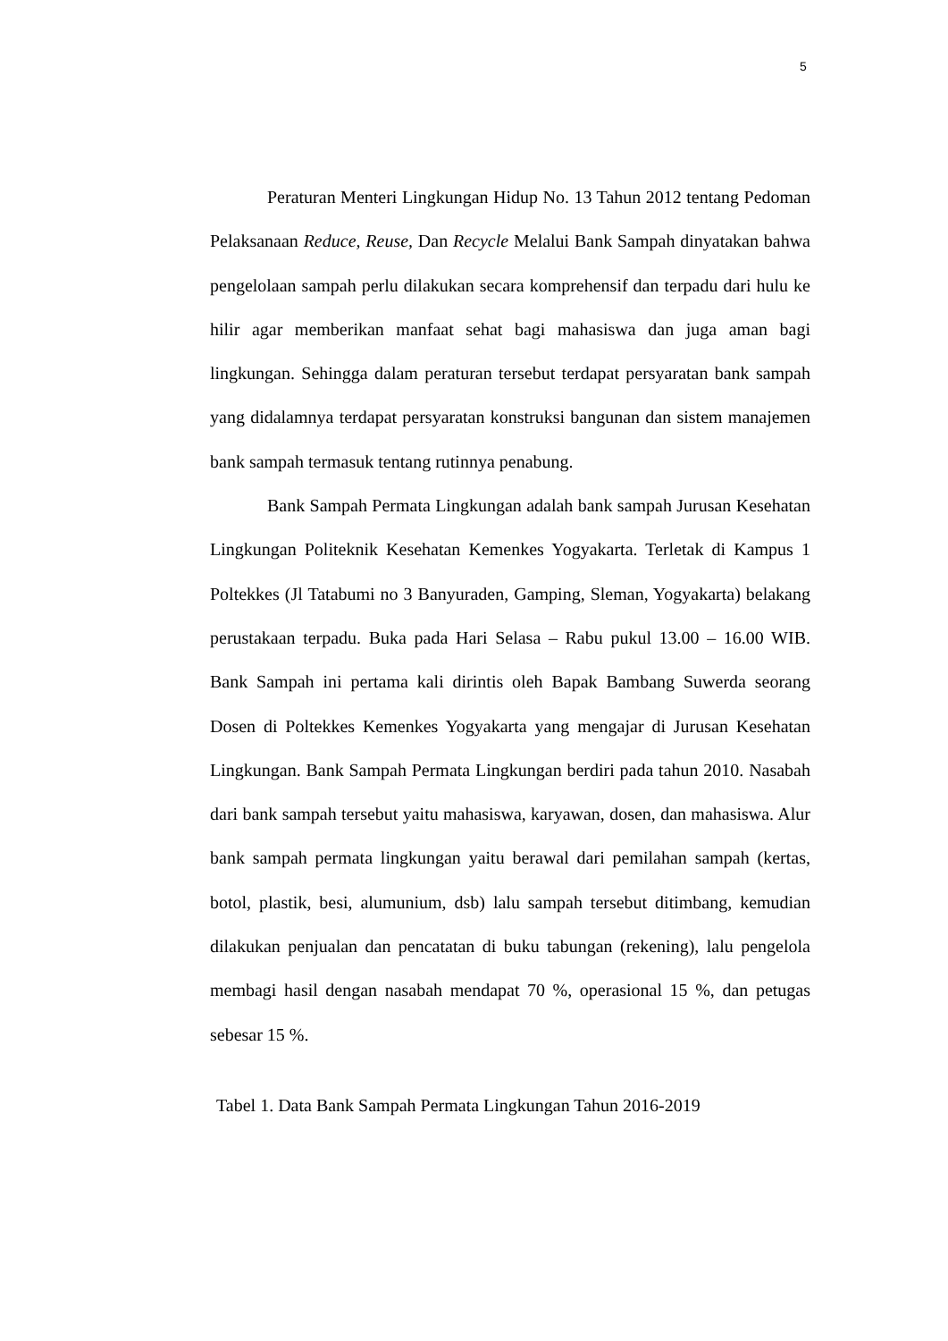5
Peraturan Menteri Lingkungan Hidup No. 13 Tahun 2012 tentang Pedoman Pelaksanaan Reduce, Reuse, Dan Recycle Melalui Bank Sampah dinyatakan bahwa pengelolaan sampah perlu dilakukan secara komprehensif dan terpadu dari hulu ke hilir agar memberikan manfaat sehat bagi mahasiswa dan juga aman bagi lingkungan. Sehingga dalam peraturan tersebut terdapat persyaratan bank sampah yang didalamnya terdapat persyaratan konstruksi bangunan dan sistem manajemen bank sampah termasuk tentang rutinnya penabung.
Bank Sampah Permata Lingkungan adalah bank sampah Jurusan Kesehatan Lingkungan Politeknik Kesehatan Kemenkes Yogyakarta. Terletak di Kampus 1 Poltekkes (Jl Tatabumi no 3 Banyuraden, Gamping, Sleman, Yogyakarta) belakang perustakaan terpadu. Buka pada Hari Selasa – Rabu pukul 13.00 – 16.00 WIB. Bank Sampah ini pertama kali dirintis oleh Bapak Bambang Suwerda seorang Dosen di Poltekkes Kemenkes Yogyakarta yang mengajar di Jurusan Kesehatan Lingkungan. Bank Sampah Permata Lingkungan berdiri pada tahun 2010. Nasabah dari bank sampah tersebut yaitu mahasiswa, karyawan, dosen, dan mahasiswa. Alur bank sampah permata lingkungan yaitu berawal dari pemilahan sampah (kertas, botol, plastik, besi, alumunium, dsb) lalu sampah tersebut ditimbang, kemudian dilakukan penjualan dan pencatatan di buku tabungan (rekening), lalu pengelola membagi hasil dengan nasabah mendapat 70 %, operasional 15 %, dan petugas sebesar 15 %.
Tabel 1. Data Bank Sampah Permata Lingkungan Tahun 2016-2019